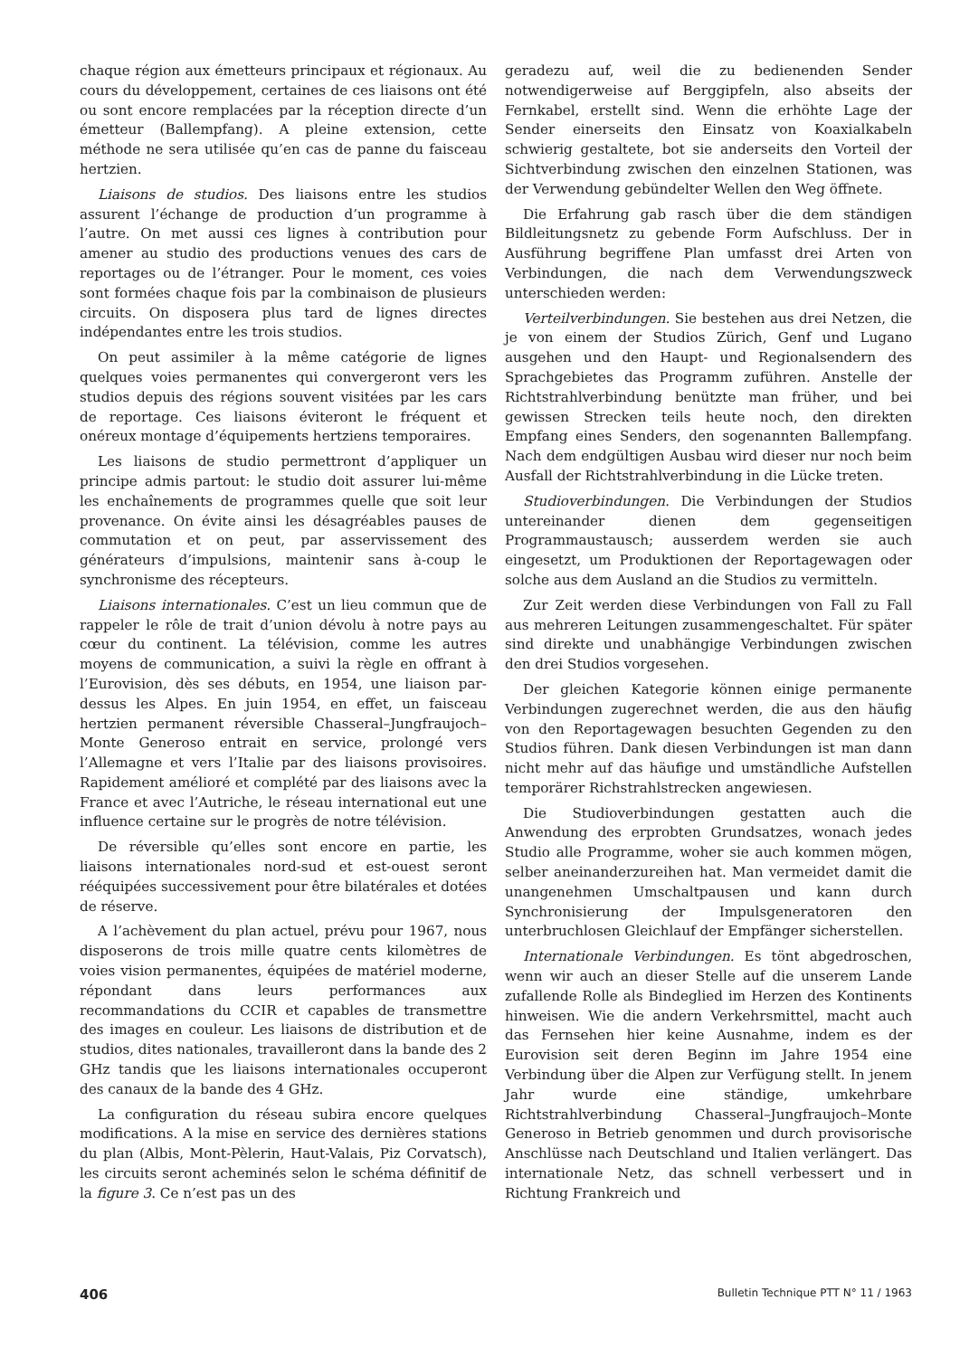chaque région aux émetteurs principaux et régionaux. Au cours du développement, certaines de ces liaisons ont été ou sont encore remplacées par la réception directe d’un émetteur (Ballempfang). A pleine extension, cette méthode ne sera utilisée qu’en cas de panne du faisceau hertzien.
Liaisons de studios. Des liaisons entre les studios assurent l’échange de production d’un programme à l’autre. On met aussi ces lignes à contribution pour amener au studio des productions venues des cars de reportages ou de l’étranger. Pour le moment, ces voies sont formées chaque fois par la combinaison de plusieurs circuits. On disposera plus tard de lignes directes indépendantes entre les trois studios.
On peut assimiler à la même catégorie de lignes quelques voies permanentes qui convergeront vers les studios depuis des régions souvent visitées par les cars de reportage. Ces liaisons éviteront le fréquent et onéreux montage d’équipements hertziens temporaires.
Les liaisons de studio permettront d’appliquer un principe admis partout: le studio doit assurer lui-même les enchaînements de programmes quelle que soit leur provenance. On évite ainsi les désagréables pauses de commutation et on peut, par asservissement des générateurs d’impulsions, maintenir sans à-coup le synchronisme des récepteurs.
Liaisons internationales. C’est un lieu commun que de rappeler le rôle de trait d’union dévolu à notre pays au cœur du continent. La télévision, comme les autres moyens de communication, a suivi la règle en offrant à l’Eurovision, dès ses débuts, en 1954, une liaison par-dessus les Alpes. En juin 1954, en effet, un faisceau hertzien permanent réversible Chasseral–Jungfraujoch–Monte Generoso entrait en service, prolongé vers l’Allemagne et vers l’Italie par des liaisons provisoires. Rapidement amélioré et complété par des liaisons avec la France et avec l’Autriche, le réseau international eut une influence certaine sur le progrès de notre télévision.
De réversible qu’elles sont encore en partie, les liaisons internationales nord-sud et est-ouest seront rééquipées successivement pour être bilatérales et dotées de réserve.
A l’achèvement du plan actuel, prévu pour 1967, nous disposerons de trois mille quatre cents kilomètres de voies vision permanentes, équipées de matériel moderne, répondant dans leurs performances aux recommandations du CCIR et capables de transmettre des images en couleur. Les liaisons de distribution et de studios, dites nationales, travailleront dans la bande des 2 GHz tandis que les liaisons internationales occuperont des canaux de la bande des 4 GHz.
La configuration du réseau subira encore quelques modifications. A la mise en service des dernières stations du plan (Albis, Mont-Pèlerin, Haut-Valais, Piz Corvatsch), les circuits seront acheminés selon le schéma définitif de la figure 3. Ce n’est pas un des
geradezu auf, weil die zu bedienenden Sender notwendigerweise auf Berggipfeln, also abseits der Fernkabel, erstellt sind. Wenn die erhöhte Lage der Sender einerseits den Einsatz von Koaxialkabeln schwierig gestaltete, bot sie anderseits den Vorteil der Sichtverbindung zwischen den einzelnen Stationen, was der Verwendung gebündelter Wellen den Weg öffnete.
Die Erfahrung gab rasch über die dem ständigen Bildleitungsnetz zu gebende Form Aufschluss. Der in Ausführung begriffene Plan umfasst drei Arten von Verbindungen, die nach dem Verwendungszweck unterschieden werden:
Verteilverbindungen. Sie bestehen aus drei Netzen, die je von einem der Studios Zürich, Genf und Lugano ausgehen und den Haupt- und Regionalsendern des Sprachgebietes das Programm zuführen. Anstelle der Richtstrahlverbindung benützte man früher, und bei gewissen Strecken teils heute noch, den direkten Empfang eines Senders, den sogenannten Ballempfang. Nach dem endgültigen Ausbau wird dieser nur noch beim Ausfall der Richtstrahlverbindung in die Lücke treten.
Studioverbindungen. Die Verbindungen der Studios untereinander dienen dem gegenseitigen Programmaustausch; ausserdem werden sie auch eingesetzt, um Produktionen der Reportagewagen oder solche aus dem Ausland an die Studios zu vermitteln.
Zur Zeit werden diese Verbindungen von Fall zu Fall aus mehreren Leitungen zusammengeschaltet. Für später sind direkte und unabhängige Verbindungen zwischen den drei Studios vorgesehen.
Der gleichen Kategorie können einige permanente Verbindungen zugerechnet werden, die aus den häufig von den Reportagewagen besuchten Gegenden zu den Studios führen. Dank diesen Verbindungen ist man dann nicht mehr auf das häufige und umständliche Aufstellen temporärer Richstrahlstrecken angewiesen.
Die Studioverbindungen gestatten auch die Anwendung des erprobten Grundsatzes, wonach jedes Studio alle Programme, woher sie auch kommen mögen, selber aneinanderzureihen hat. Man vermeidet damit die unangenehmen Umschaltpausen und kann durch Synchronisierung der Impulsgeneratoren den unterbruchlosen Gleichlauf der Empfänger sicherstellen.
Internationale Verbindungen. Es tönt abgedroschen, wenn wir auch an dieser Stelle auf die unserem Lande zufallende Rolle als Bindeglied im Herzen des Kontinents hinweisen. Wie die andern Verkehrsmittel, macht auch das Fernsehen hier keine Ausnahme, indem es der Eurovision seit deren Beginn im Jahre 1954 eine Verbindung über die Alpen zur Verfügung stellt. In jenem Jahr wurde eine ständige, umkehrbare Richtstrahlverbindung Chasseral–Jungfraujoch–Monte Generoso in Betrieb genommen und durch provisorische Anschlüsse nach Deutschland und Italien verlängert. Das internationale Netz, das schnell verbessert und in Richtung Frankreich und
406 Bulletin Technique PTT N° 11 / 1963